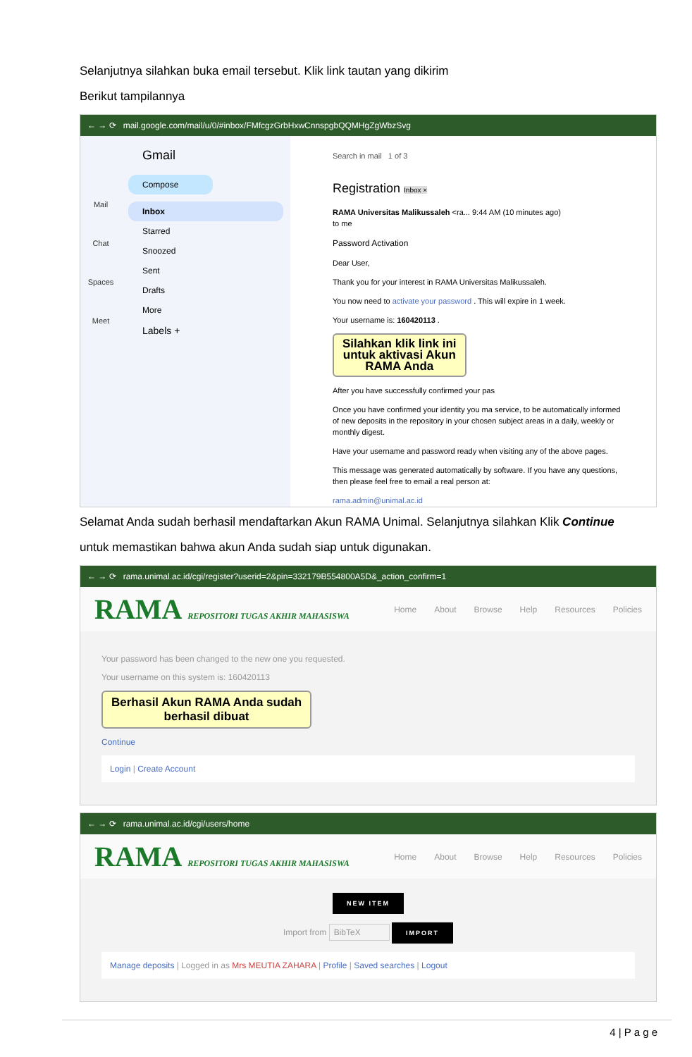Selanjutnya silahkan buka email tersebut. Klik link tautan yang dikirim
Berikut tampilannya
← → ⟳ mail.google.com/mail/u/0/#inbox/FMfcgzGrbHxwCnnspgbQQMHgZgWbzSvg
Mail
Chat
Spaces
Meet
Gmail
Compose
Inbox
Starred
Snoozed
Sent
Drafts
More
Labels +
Search in mail 1 of 3
Registration Inbox ×
RAMA Universitas Malikussaleh <ra... 9:44 AM (10 minutes ago)
to me
Password Activation
Dear User,
Thank you for your interest in RAMA Universitas Malikussaleh.
You now need to activate your password . This will expire in 1 week.
Your username is: 160420113 .
Silahkan klik link ini
untuk aktivasi Akun
RAMA Anda
After you have successfully confirmed your pas
Once you have confirmed your identity you ma service, to be automatically informed of new deposits in the repository in your chosen subject areas in a daily, weekly or monthly digest.
Have your username and password ready when visiting any of the above pages.
This message was generated automatically by software. If you have any questions, then please feel free to email a real person at:
rama.admin@unimal.ac.id
Selamat Anda sudah berhasil mendaftarkan Akun RAMA Unimal. Selanjutnya silahkan Klik Continue
untuk memastikan bahwa akun Anda sudah siap untuk digunakan.
← → ⟳ rama.unimal.ac.id/cgi/register?userid=2&pin=332179B554800A5D&_action_confirm=1
RAMA REPOSITORI TUGAS AKHIR MAHASISWA Home About Browse Help Resources Policies
Your password has been changed to the new one you requested.
Your username on this system is: 160420113
Berhasil Akun RAMA Anda sudah
berhasil dibuat
Continue
Login | Create Account
← → ⟳ rama.unimal.ac.id/cgi/users/home
RAMA REPOSITORI TUGAS AKHIR MAHASISWA Home About Browse Help Resources Policies
NEW ITEM
Import from BibTeX IMPORT
Manage deposits | Logged in as Mrs MEUTIA ZAHARA | Profile | Saved searches | Logout
4 | P a g e